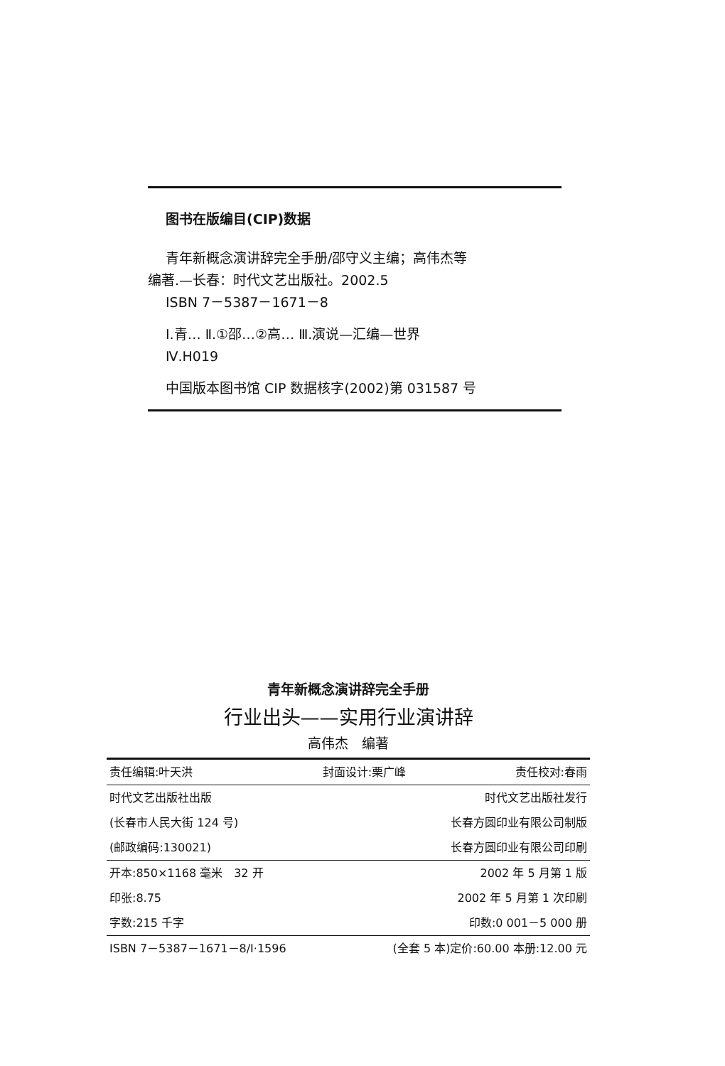图书在版编目(CIP)数据
青年新概念演讲辞完全手册/邵守义主编；高伟杰等
编著.—长春：时代文艺出版社。2002.5
ISBN 7－5387－1671－8
Ⅰ.青… Ⅱ.①邵…②高… Ⅲ.演说—汇编—世界
Ⅳ.H019
中国版本图书馆 CIP 数据核字(2002)第 031587 号
青年新概念演讲辞完全手册
行业出头——实用行业演讲辞
高伟杰　编著
| 责任编辑:叶天洪 | 封面设计:栗广峰 | 责任校对:春雨 |
| 时代文艺出版社出版 | | 时代文艺出版社发行 |
| (长春市人民大街 124 号) | | 长春方圆印业有限公司制版 |
| (邮政编码:130021) | | 长春方圆印业有限公司印刷 |
| 开本:850×1168 毫米 32 开 | | 2002 年 5 月第 1 版 |
| 印张:8.75 | | 2002 年 5 月第 1 次印刷 |
| 字数:215 千字 | | 印数:0 001－5 000 册 |
| ISBN 7－5387－1671－8/Ⅰ·1596 | (全套 5 本)定价:60.00 本册:12.00 元 | |